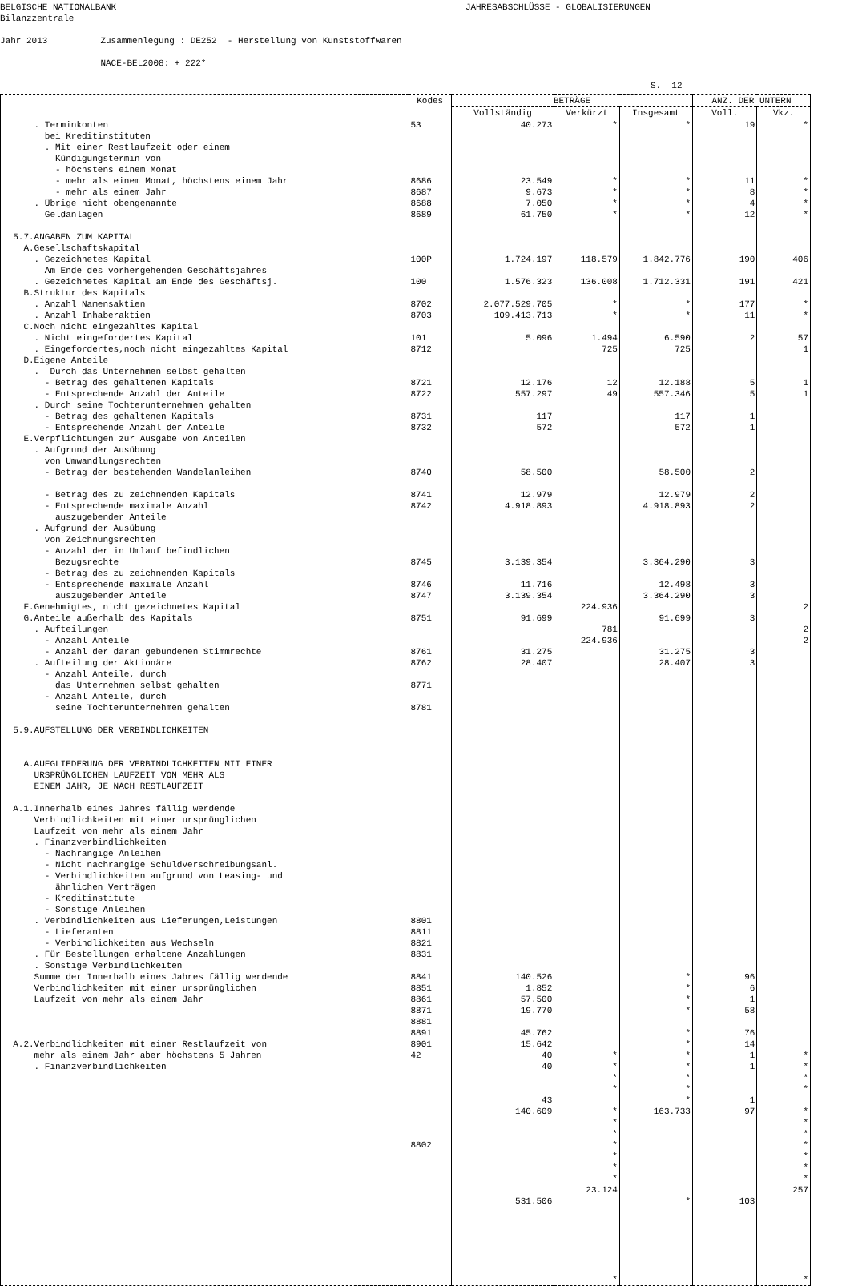BELGISCHE NATIONALBANK JAHRESABSCHLÜSSE - GLOBALISIERUNGEN Bilanzzentrale Jahr 2013 Zusammenlegung : DE252 - Herstellung von Kunststoffwaren NACE-BEL2008: + 222* S. 12
| | Kodes | BETRÄGE | | | ANZ. DER UNTERN | |
| --- | --- | --- | --- | --- | --- | --- |
| | | Vollständig | Verkürzt | Insgesamt | Voll. | Vkz. |
| . Terminkonten bei Kreditinstituten . Mit einer Restlaufzeit oder einem Kündigungstermin von - höchstens einem Monat - mehr als einem Monat, höchstens einem Jahr - mehr als einem Jahr . Übrige nicht obengenannte Geldanlagen 5.7.ANGABEN ZUM KAPITAL A.Gesellschaftskapital . Gezeichnetes Kapital Am Ende des vorhergehenden Geschäftsjahres . Gezeichnetes Kapital am Ende des Geschäftsj. B.Struktur des Kapitals . Anzahl Namensaktien . Anzahl Inhaberaktien C.Noch nicht eingezahltes Kapital . Nicht eingefordertes Kapital . Eingefordertes,noch nicht eingezahltes Kapital D.Eigene Anteile . Durch das Unternehmen selbst gehalten - Betrag des gehaltenen Kapitals - Entsprechende Anzahl der Anteile . Durch seine Tochterunternehmen gehalten - Betrag des gehaltenen Kapitals - Entsprechende Anzahl der Anteile E.Verpflichtungen zur Ausgabe von Anteilen . Aufgrund der Ausübung von Umwandlungsrechten - Betrag der bestehenden Wandelanleihen - Betrag des zu zeichnenden Kapitals - Entsprechende maximale Anzahl auszugebender Anteile . Aufgrund der Ausübung von Zeichnungsrechten - Anzahl der in Umlauf befindlichen Bezugsrechte - Betrag des zu zeichnenden Kapitals - Entsprechende maximale Anzahl auszugebender Anteile F.Genehmigtes, nicht gezeichnetes Kapital G.Anteile außerhalb des Kapitals . Aufteilungen - Anzahl Anteile - Anzahl der daran gebundenen Stimmrechte . Aufteilung der Aktionäre - Anzahl Anteile, durch das Unternehmen selbst gehalten - Anzahl Anteile, durch seine Tochterunternehmen gehalten 5.9.AUFSTELLUNG DER VERBINDLICHKEITEN A.AUFGLIEDERUNG DER VERBINDLICHKEITEN MIT EINER URSPRÜNGLICHEN LAUFZEIT VON MEHR ALS EINEM JAHR, JE NACH RESTLAUFZEIT A.1.Innerhalb eines Jahres fällig werdende Verbindlichkeiten mit einer ursprünglichen Laufzeit von mehr als einem Jahr . Finanzverbindlichkeiten - Nachrangige Anleihen - Nicht nachrangige Schuldverschreibungsanl. - Verbindlichkeiten aufgrund von Leasing- und ähnlichen Verträgen - Kreditinstitute - Sonstige Anleihen . Verbindlichkeiten aus Lieferungen,Leistungen - Lieferanten - Verbindlichkeiten aus Wechseln . Für Bestellungen erhaltene Anzahlungen . Sonstige Verbindlichkeiten Summe der Innerhalb eines Jahres fällig werdende Verbindlichkeiten mit einer ursprünglichen Laufzeit von mehr als einem Jahr A.2.Verbindlichkeiten mit einer Restlaufzeit von mehr als einem Jahr aber höchstens 5 Jahren . Finanzverbindlichkeiten | 53 8686 8687 8688 8689 100P 100 8702 8703 101 8712 8721 8722 8731 8732 8740 8741 8742 8745 8746 8747 8751 8761 8762 8771 8781 8801 8811 8821 8831 8841 8851 8861 8871 8881 8891 8901 42 8802 | 40.273 23.549 9.673 7.050 61.750 1.724.197 1.576.323 2.077.529.705 109.413.713 5.096 12.176 557.297 117 572 58.500 12.979 4.918.893 3.139.354 11.716 3.139.354 91.699 31.275 28.407 140.526 1.852 57.500 19.770 45.762 15.642 40 40 43 140.609 531.506 | * * * * * 118.579 136.008 * * 1.494 725 12 49 224.936 781 224.936 * * * * * * * * * * * 23.124 * | * * * * * 1.842.776 1.712.331 * * 6.590 725 12.188 557.346 117 572 58.500 12.979 4.918.893 3.364.290 12.498 3.364.290 91.699 31.275 28.407 * * * * * * * * * * * 163.733 * | 19 11 8 4 12 190 191 177 11 2 5 5 1 1 2 2 2 3 3 3 3 3 3 96 6 1 58 76 14 1 1 1 97 103 | * * * * * 406 421 * * 57 1 1 1 2 2 2 * * * * * * * * * * * 257 * |